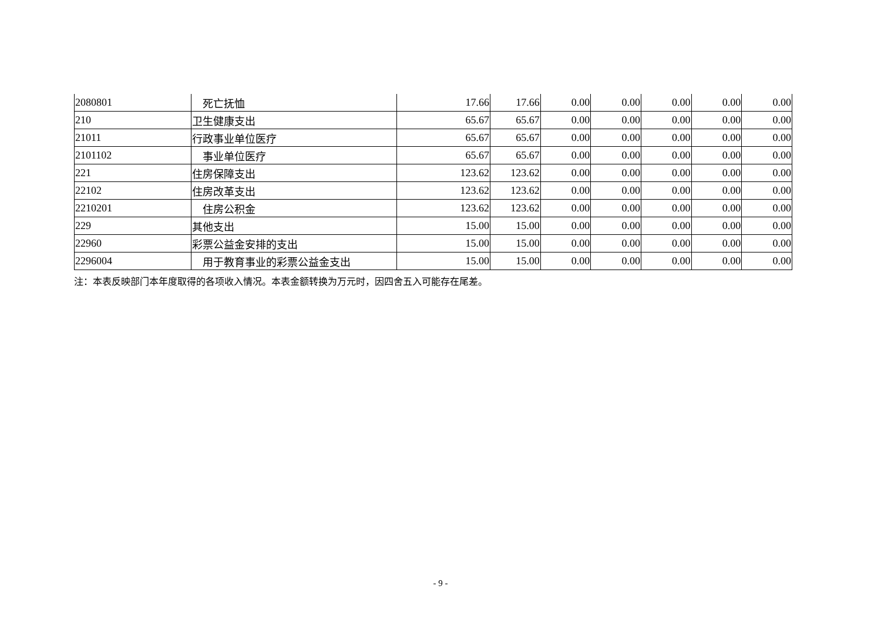| 2080801 | 死亡抚恤 | 17.66 | 17.66 | 0.00 | 0.00 | 0.00 | 0.00 | 0.00 |
| 210 | 卫生健康支出 | 65.67 | 65.67 | 0.00 | 0.00 | 0.00 | 0.00 | 0.00 |
| 21011 | 行政事业单位医疗 | 65.67 | 65.67 | 0.00 | 0.00 | 0.00 | 0.00 | 0.00 |
| 2101102 | 事业单位医疗 | 65.67 | 65.67 | 0.00 | 0.00 | 0.00 | 0.00 | 0.00 |
| 221 | 住房保障支出 | 123.62 | 123.62 | 0.00 | 0.00 | 0.00 | 0.00 | 0.00 |
| 22102 | 住房改革支出 | 123.62 | 123.62 | 0.00 | 0.00 | 0.00 | 0.00 | 0.00 |
| 2210201 | 住房公积金 | 123.62 | 123.62 | 0.00 | 0.00 | 0.00 | 0.00 | 0.00 |
| 229 | 其他支出 | 15.00 | 15.00 | 0.00 | 0.00 | 0.00 | 0.00 | 0.00 |
| 22960 | 彩票公益金安排的支出 | 15.00 | 15.00 | 0.00 | 0.00 | 0.00 | 0.00 | 0.00 |
| 2296004 | 用于教育事业的彩票公益金支出 | 15.00 | 15.00 | 0.00 | 0.00 | 0.00 | 0.00 | 0.00 |
注：本表反映部门本年度取得的各项收入情况。本表金额转换为万元时，因四舍五入可能存在尾差。
- 9 -